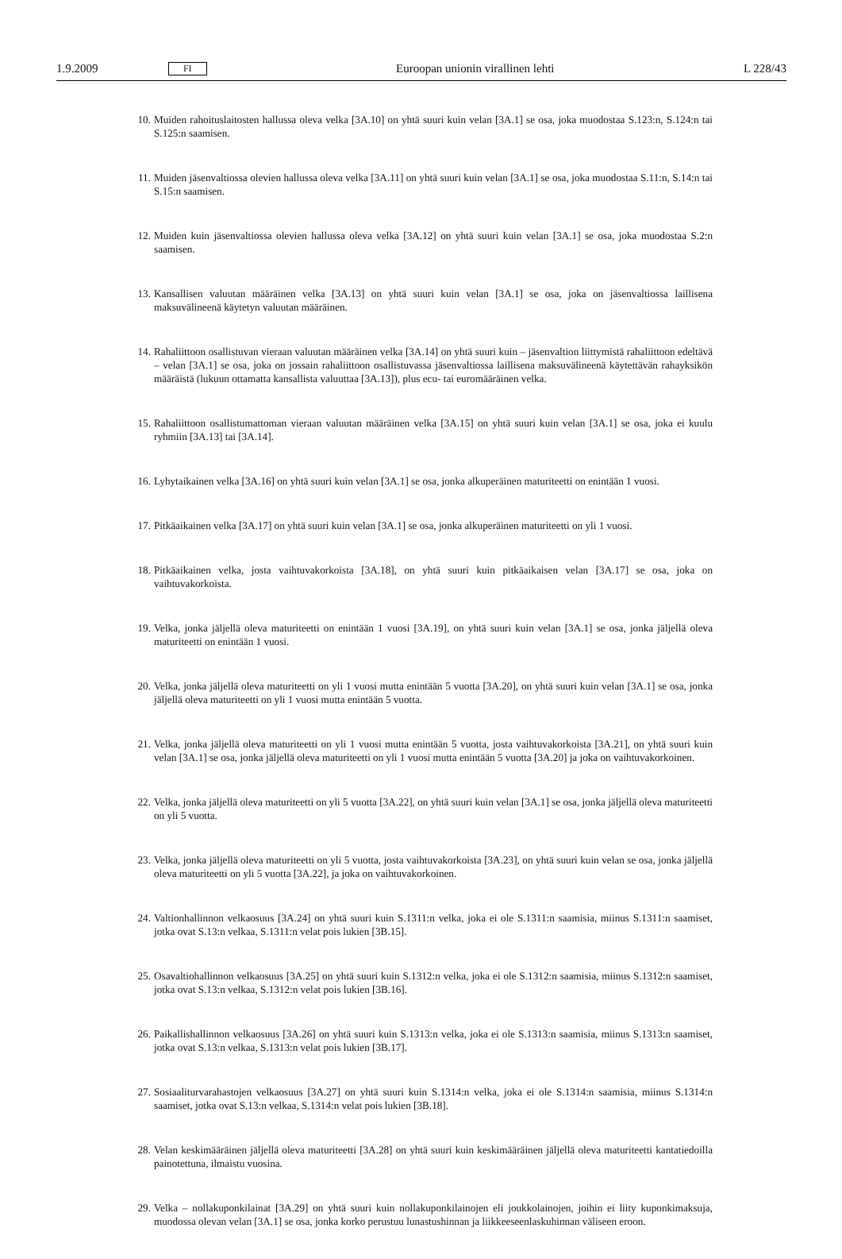1.9.2009 FI Euroopan unionin virallinen lehti L 228/43
10. Muiden rahoituslaitosten hallussa oleva velka [3A.10] on yhtä suuri kuin velan [3A.1] se osa, joka muodostaa S.123:n, S.124:n tai S.125:n saamisen.
11. Muiden jäsenvaltiossa olevien hallussa oleva velka [3A.11] on yhtä suuri kuin velan [3A.1] se osa, joka muodostaa S.11:n, S.14:n tai S.15:n saamisen.
12. Muiden kuin jäsenvaltiossa olevien hallussa oleva velka [3A.12] on yhtä suuri kuin velan [3A.1] se osa, joka muodostaa S.2:n saamisen.
13. Kansallisen valuutan määräinen velka [3A.13] on yhtä suuri kuin velan [3A.1] se osa, joka on jäsenvaltiossa laillisena maksuvälineenä käytetyn valuutan määräinen.
14. Rahaliittoon osallistuvan vieraan valuutan määräinen velka [3A.14] on yhtä suuri kuin – jäsenvaltion liittymistä rahaliittoon edeltävä – velan [3A.1] se osa, joka on jossain rahaliittoon osallistuvassa jäsenvaltiossa laillisena maksuvälineenä käytettävän rahayksikön määräistä (lukuun ottamatta kansallista valuuttaa [3A.13]), plus ecu- tai euromääräinen velka.
15. Rahaliittoon osallistumattoman vieraan valuutan määräinen velka [3A.15] on yhtä suuri kuin velan [3A.1] se osa, joka ei kuulu ryhmiin [3A.13] tai [3A.14].
16. Lyhytaikainen velka [3A.16] on yhtä suuri kuin velan [3A.1] se osa, jonka alkuperäinen maturiteetti on enintään 1 vuosi.
17. Pitkäaikainen velka [3A.17] on yhtä suuri kuin velan [3A.1] se osa, jonka alkuperäinen maturiteetti on yli 1 vuosi.
18. Pitkäaikainen velka, josta vaihtuvakorkoista [3A.18], on yhtä suuri kuin pitkäaikaisen velan [3A.17] se osa, joka on vaihtuvakorkoista.
19. Velka, jonka jäljellä oleva maturiteetti on enintään 1 vuosi [3A.19], on yhtä suuri kuin velan [3A.1] se osa, jonka jäljellä oleva maturiteetti on enintään 1 vuosi.
20. Velka, jonka jäljellä oleva maturiteetti on yli 1 vuosi mutta enintään 5 vuotta [3A.20], on yhtä suuri kuin velan [3A.1] se osa, jonka jäljellä oleva maturiteetti on yli 1 vuosi mutta enintään 5 vuotta.
21. Velka, jonka jäljellä oleva maturiteetti on yli 1 vuosi mutta enintään 5 vuotta, josta vaihtuvakorkoista [3A.21], on yhtä suuri kuin velan [3A.1] se osa, jonka jäljellä oleva maturiteetti on yli 1 vuosi mutta enintään 5 vuotta [3A.20] ja joka on vaihtuvakorkoinen.
22. Velka, jonka jäljellä oleva maturiteetti on yli 5 vuotta [3A.22], on yhtä suuri kuin velan [3A.1] se osa, jonka jäljellä oleva maturiteetti on yli 5 vuotta.
23. Velka, jonka jäljellä oleva maturiteetti on yli 5 vuotta, josta vaihtuvakorkoista [3A.23], on yhtä suuri kuin velan se osa, jonka jäljellä oleva maturiteetti on yli 5 vuotta [3A.22], ja joka on vaihtuvakorkoinen.
24. Valtionhallinnon velkaosuus [3A.24] on yhtä suuri kuin S.1311:n velka, joka ei ole S.1311:n saamisia, miinus S.1311:n saamiset, jotka ovat S.13:n velkaa, S.1311:n velat pois lukien [3B.15].
25. Osavaltiohallinnon velkaosuus [3A.25] on yhtä suuri kuin S.1312:n velka, joka ei ole S.1312:n saamisia, miinus S.1312:n saamiset, jotka ovat S.13:n velkaa, S.1312:n velat pois lukien [3B.16].
26. Paikallishallinnon velkaosuus [3A.26] on yhtä suuri kuin S.1313:n velka, joka ei ole S.1313:n saamisia, miinus S.1313:n saamiset, jotka ovat S.13:n velkaa, S.1313:n velat pois lukien [3B.17].
27. Sosiaaliturvarahastojen velkaosuus [3A.27] on yhtä suuri kuin S.1314:n velka, joka ei ole S.1314:n saamisia, miinus S.1314:n saamiset, jotka ovat S.13:n velkaa, S.1314:n velat pois lukien [3B.18].
28. Velan keskimääräinen jäljellä oleva maturiteetti [3A.28] on yhtä suuri kuin keskimääräinen jäljellä oleva maturiteetti kantatiedoilla painotettuna, ilmaistu vuosina.
29. Velka – nollakuponkilainat [3A.29] on yhtä suuri kuin nollakuponkilainojen eli joukkolainojen, joihin ei liity kuponkimaksuja, muodossa olevan velan [3A.1] se osa, jonka korko perustuu lunastushinnan ja liikkeeseenlaskuhinnan väliseen eroon.